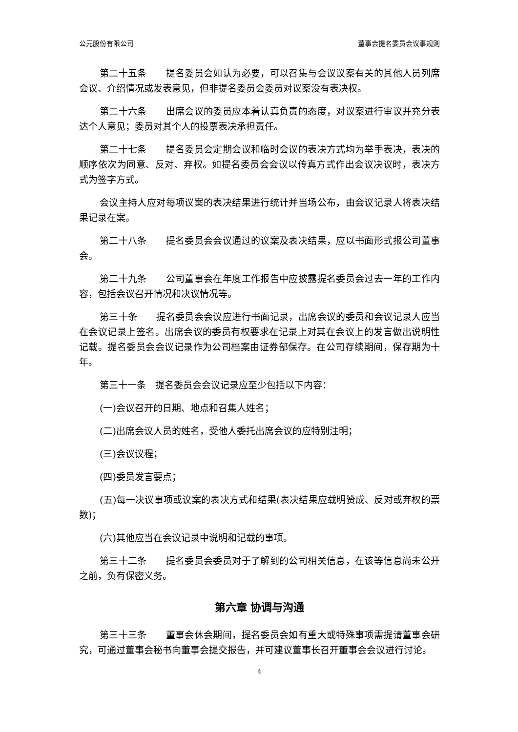公元股份有限公司 董事会提名委员会议事规则
第二十五条　　提名委员会如认为必要，可以召集与会议议案有关的其他人员列席会议、介绍情况或发表意见，但非提名委员会委员对议案没有表决权。
第二十六条　　出席会议的委员应本着认真负责的态度，对议案进行审议并充分表达个人意见；委员对其个人的投票表决承担责任。
第二十七条　　提名委员会定期会议和临时会议的表决方式均为举手表决，表决的顺序依次为同意、反对、弃权。如提名委员会会议以传真方式作出会议决议时，表决方式为签字方式。
会议主持人应对每项议案的表决结果进行统计并当场公布，由会议记录人将表决结果记录在案。
第二十八条　　提名委员会会议通过的议案及表决结果，应以书面形式报公司董事会。
第二十九条　　公司董事会在年度工作报告中应披露提名委员会过去一年的工作内容，包括会议召开情况和决议情况等。
第三十条　　提名委员会会议应进行书面记录，出席会议的委员和会议记录人应当在会议记录上签名。出席会议的委员有权要求在记录上对其在会议上的发言做出说明性记载。提名委员会会议记录作为公司档案由证券部保存。在公司存续期间，保存期为十年。
第三十一条　提名委员会会议记录应至少包括以下内容：
(一)会议召开的日期、地点和召集人姓名；
(二)出席会议人员的姓名，受他人委托出席会议的应特别注明；
(三)会议议程；
(四)委员发言要点；
(五)每一决议事项或议案的表决方式和结果(表决结果应载明赞成、反对或弃权的票数)；
(六)其他应当在会议记录中说明和记载的事项。
第三十二条　　提名委员会委员对于了解到的公司相关信息，在该等信息尚未公开之前，负有保密义务。
第六章 协调与沟通
第三十三条　　董事会休会期间，提名委员会如有重大或特殊事项需提请董事会研究，可通过董事会秘书向董事会提交报告，并可建议董事长召开董事会会议进行讨论。
4